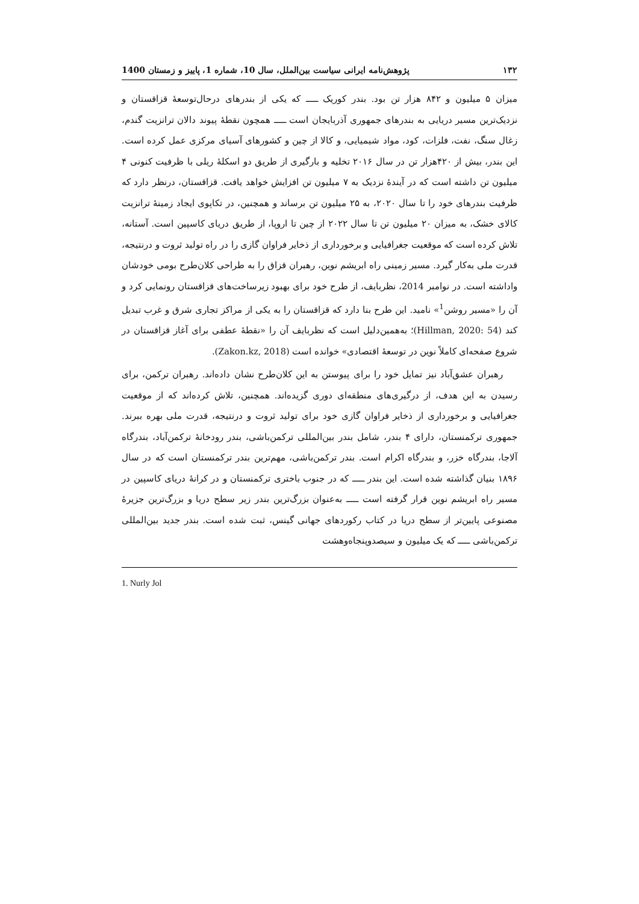۱۳۲ پژوهش‌نامه ایرانی سیاست بین‌الملل، سال 10، شماره 1، پاییز و زمستان 1400
میزان ۵ میلیون و ۸۴۲ هزار تن بود. بندر کوریک ـــــ که یکی از بندرهای درحال‌توسعهٔ قزاقستان و نزدیک‌ترین مسیر دریایی به بندرهای جمهوری آذربایجان است ـــــ همچون نقطهٔ پیوند دالان ترانزیت گندم، زغال سنگ، نفت، فلزات، کود، مواد شیمیایی، و کالا از چین و کشورهای آسیای مرکزی عمل کرده است. این بندر، بیش از ۴۲۰هزار تن در سال ۲۰۱۶ تخلیه و بارگیری از طریق دو اسکلهٔ ریلی با ظرفیت کنونی ۴ میلیون تن داشته است که در آیندهٔ نزدیک به ۷ میلیون تن افزایش خواهد یافت. قزاقستان، درنظر دارد که ظرفیت بندرهای خود را تا سال ۲۰۲۰، به ۲۵ میلیون تن برساند و همچنین، در تکاپوی ایجاد زمینهٔ ترانزیت کالای خشک، به میزان ۲۰ میلیون تن تا سال ۲۰۲۲ از چین تا اروپا، از طریق دریای کاسپین است. آستانه، تلاش کرده است که موقعیت جغرافیایی و برخورداری از ذخایر فراوان گازی را در راه تولید ثروت و درنتیجه، قدرت ملی به‌کار گیرد. مسیر زمینی راه ابریشم نوین، رهبران قزاق را به طراحی کلان‌طرح بومی خودشان واداشته است. در نوامبر 2014، نظربایف، از طرح خود برای بهبود زیرساخت‌های قزاقستان رونمایی کرد و آن را «مسیر روشن<sup>1</sup>» نامید. این طرح بنا دارد که قزاقستان را به یکی از مراکز تجاری شرق و غرب تبدیل کند (Hillman, 2020: 54)؛ به‌همین‌دلیل است که نظربایف آن را «نقطهٔ عطفی برای آغاز قزاقستان در شروع صفحه‌ای کاملاً نوین در توسعهٔ اقتصادی» خوانده است (Zakon.kz, 2018).
رهبران عشق‌آباد نیز تمایل خود را برای پیوستن به این کلان‌طرح نشان داده‌اند. رهبران ترکمن، برای رسیدن به این هدف، از درگیری‌های منطقه‌ای دوری گزیده‌اند. همچنین، تلاش کرده‌اند که از موقعیت جغرافیایی و برخورداری از ذخایر فراوان گازی خود برای تولید ثروت و درنتیجه، قدرت ملی بهره ببرند. جمهوری ترکمنستان، دارای ۴ بندر، شامل بندر بین‌المللی ترکمن‌باشی، بندر رودخانهٔ ترکمن‌آباد، بندرگاه آلاجا، بندرگاه خزر، و بندرگاه اکرام است. بندر ترکمن‌باشی، مهم‌ترین بندر ترکمنستان است که در سال ۱۸۹۶ بنیان گذاشته شده است. این بندر ـــــ که در جنوب باختری ترکمنستان و در کرانهٔ دریای کاسپین در مسیر راه ابریشم نوین قرار گرفته است ـــــ به‌عنوان بزرگ‌ترین بندر زیر سطح دریا و بزرگ‌ترین جزیرهٔ مصنوعی پایین‌تر از سطح دریا در کتاب رکوردهای جهانی گینس، ثبت شده است. بندر جدید بین‌المللی ترکمن‌باشی ـــــ که یک میلیون و سیصدوپنجاه‌وهشت
1. Nurly Jol